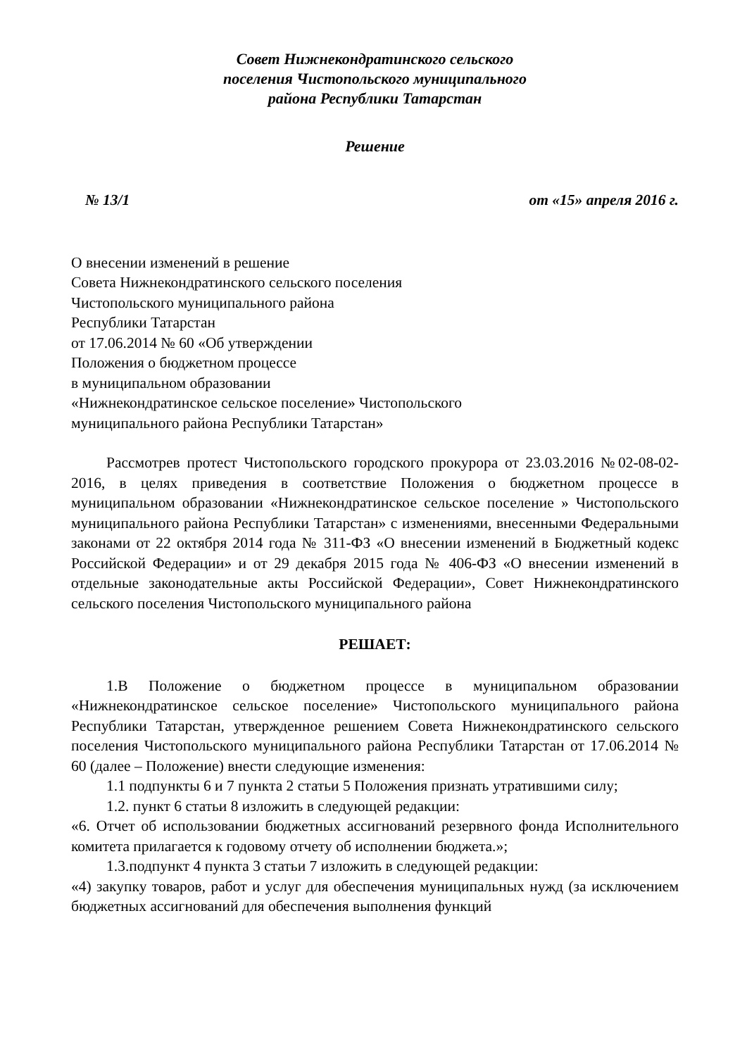Совет Нижнекондратинского сельского
поселения Чистопольского муниципального
района Республики Татарстан
Решение
№ 13/1 от «15» апреля 2016 г.
О внесении изменений в решение
Совета Нижнекондратинского сельского поселения
Чистопольского муниципального района
Республики Татарстан
от 17.06.2014 № 60 «Об утверждении
Положения о бюджетном процессе
в муниципальном образовании
«Нижнекондратинское сельское поселение» Чистопольского
муниципального района Республики Татарстан»
Рассмотрев протест Чистопольского городского прокурора от 23.03.2016 №02-08-02-2016, в целях приведения в соответствие Положения о бюджетном процессе в муниципальном образовании «Нижнекондратинское сельское поселение » Чистопольского муниципального района Республики Татарстан» с изменениями, внесенными Федеральными законами от 22 октября 2014 года № 311-ФЗ «О внесении изменений в Бюджетный кодекс Российской Федерации» и от 29 декабря 2015 года № 406-ФЗ «О внесении изменений в отдельные законодательные акты Российской Федерации», Совет Нижнекондратинского сельского поселения Чистопольского муниципального района
РЕШАЕТ:
1.В Положение о бюджетном процессе в муниципальном образовании «Нижнекондратинское сельское поселение» Чистопольского муниципального района Республики Татарстан, утвержденное решением Совета Нижнекондратинского сельского поселения Чистопольского муниципального района Республики Татарстан от 17.06.2014 № 60 (далее – Положение) внести следующие изменения:
1.1 подпункты 6 и 7 пункта 2 статьи 5 Положения признать утратившими силу;
1.2. пункт 6 статьи 8 изложить в следующей редакции:
«6. Отчет об использовании бюджетных ассигнований резервного фонда Исполнительного комитета прилагается к годовому отчету об исполнении бюджета.»;
1.3.подпункт 4 пункта 3 статьи 7 изложить в следующей редакции:
«4) закупку товаров, работ и услуг для обеспечения муниципальных нужд (за исключением бюджетных ассигнований для обеспечения выполнения функций